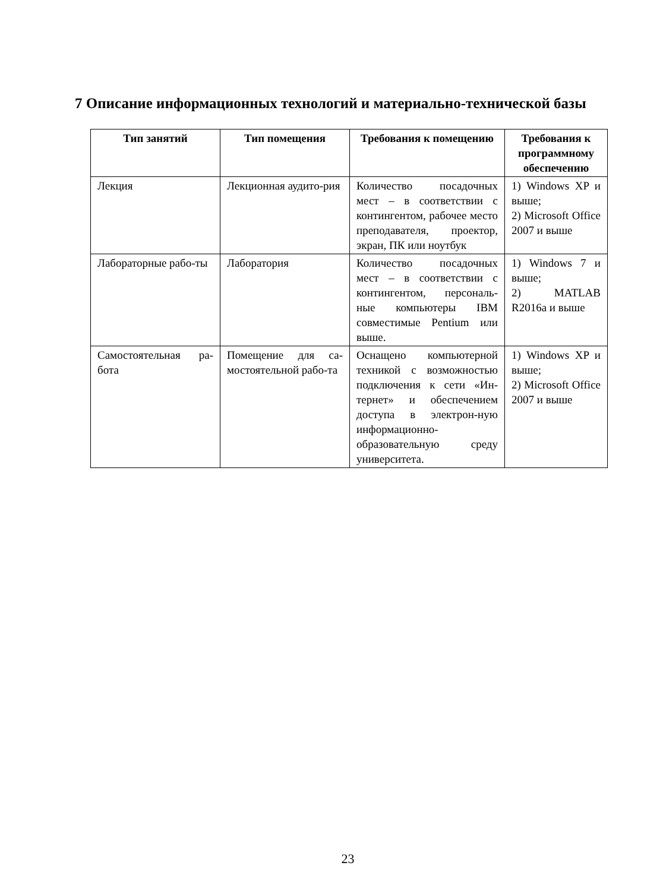7 Описание информационных технологий и материально-технической базы
| Тип занятий | Тип помещения | Требования к помещению | Требования к программному обеспечению |
| --- | --- | --- | --- |
| Лекция | Лекционная аудито-рия | Количество посадочных мест – в соответствии с контингентом, рабочее место преподавателя, проектор, экран, ПК или ноутбук | 1) Windows XP и выше; 2) Microsoft Office 2007 и выше |
| Лабораторные рабо-ты | Лаборатория | Количество посадочных мест – в соответствии с контингентом, персональ-ные компьютеры IBM совместимые Pentium или выше. | 1) Windows 7 и выше; 2) MATLAB R2016a и выше |
| Самостоятельная ра-бота | Помещение для са-мостоятельной рабо-та | Оснащено компьютерной техникой с возможностью подключения к сети «Ин-тернет» и обеспечением доступа в электрон-ную информационно-образовательную среду университета. | 1) Windows XP и выше; 2) Microsoft Office 2007 и выше |
23